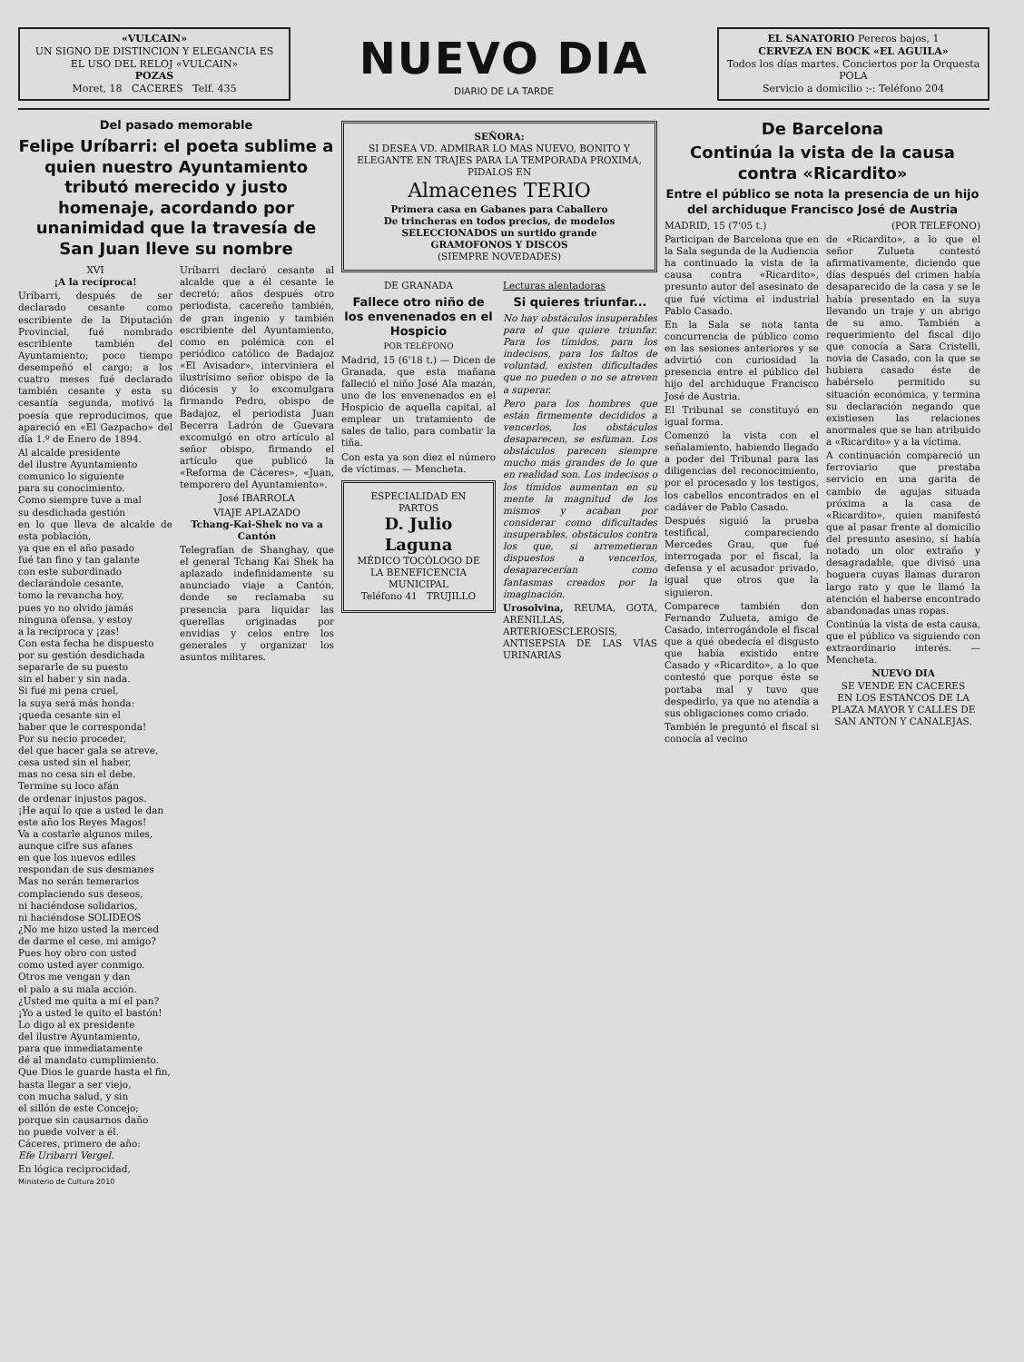«VULCAIN»
UN SIGNO DE DISTINCION Y ELEGANCIA ES EL USO DEL RELOJ «VULCAIN»
POZAS
Moret, 18 CACERES Telf. 435
NUEVO DIA
DIARIO DE LA TARDE
EL SANATORIO Pereros bajos, 1
CERVEZA EN BOCK «EL AGUILA»
Todos los días martes. Conciertos por la Orquesta POLA
Servicio a domicilio :-: Teléfono 204
Del pasado memorable
Felipe Uríbarri: el poeta sublime a quien nuestro Ayuntamiento tributó merecido y justo homenaje, acordando por unanimidad que la travesía de San Juan lleve su nombre
XVI
¡A la recíproca!
Uríbarri, después de ser declarado cesante como escribiente de la Diputación Provincial, fué nombrado escribiente también del Ayuntamiento; poco tiempo desempeñó el cargo; a los cuatro meses fué declarado también cesante y esta su cesantía segunda, motivó la poesía que reproducimos, que apareció en «El Gazpacho» del día 1.º de Enero de 1894.
Al alcalde presidente
del ilustre Ayuntamiento
comunico lo siguiente
para su conocimiento.
Como siempre tuve a mal
su desdichada gestión
en lo que lleva de alcalde de esta población,
ya que en el año pasado
fué tan fino y tan galante
con este subordinado
declarándole cesante,
tomo la revancha hoy,
pues yo no olvido jamás
ninguna ofensa, y estoy
a la recíproca y ¡zas!
Con esta fecha he dispuesto
por su gestión desdichada
separarle de su puesto
sin el haber y sin nada.
Si fué mi pena cruel,
la suya será más honda:
¡queda cesante sin el
haber que le corresponda!
Por su necio proceder,
del que hacer gala se atreve,
cesa usted sin el haber,
mas no cesa sin el debe.
Termine su loco afán
de ordenar injustos pagos.
¡He aquí lo que a usted le dan
este año los Reyes Magos!
Va a costarle algunos miles,
aunque cifre sus afanes
en que los nuevos ediles
respondan de sus desmanes
Mas no serán temerarios
complaciendo sus deseos,
ni haciéndose solidarios,
ni haciéndose SOLIDEOS
¿No me hizo usted la merced
de darme el cese, mi amigo?
Pues hoy obro con usted
como usted ayer conmigo.
Otros me vengan y dan
el palo a su mala acción.
¿Usted me quita a mí el pan?
¡Yo a usted le quito el bastón!
Lo digo al ex presidente
del ilustre Ayuntamiento,
para que inmediatamente
dé al mandato cumplimiento.
Que Dios le guarde hasta el fin,
hasta llegar a ser viejo,
con mucha salud, y sin
el sillón de este Concejo;
porque sin causarnos daño
no puede volver a él.
Cáceres, primero de año:
Efe Uribarri Vergel.
En lógica reciprocidad,
Uríbarri declaró cesante al alcalde que a él cesante le decretó; años después otro periodista, cacereño también, de gran ingenio y también escribiente del Ayuntamiento, como en polémica con el periódico católico de Badajoz «El Avisador», interviniera el ilustrísimo señor obispo de la diócesis y lo excomulgara firmando Pedro, obispo de Badajoz, el periodista Juan Becerra Ladrón de Guevara excomulgó en otro artículo al señor obispo, firmando el artículo que publicó la «Reforma de Cáceres», «Juan, temporero del Ayuntamiento».
José IBARROLA
VIAJE APLAZADO
Tchang-Kai-Shek no va a Cantón
Telegrafían de Shanghay, que el general Tchang Kai Shek ha aplazado indefinidamente su anunciado viaje a Cantón, donde se reclamaba su presencia para liquidar las querellas originadas por envidias y celos entre los generales y organizar los asuntos militares.
SEÑORA:
SI DESEA VD. ADMIRAR LO MAS NUEVO, BONITO Y ELEGANTE EN TRAJES PARA LA TEMPORADA PROXIMA, PIDALOS EN
Almacenes TERIO
Primera casa en Gabanes para Caballero
De trincheras en todos precios, de modelos SELECCIONADOS un surtido grande
GRAMOFONOS Y DISCOS
(SIEMPRE NOVEDADES)
DE GRANADA
Fallece otro niño de los envenenados en el Hospicio
POR TELÉFONO
Madrid, 15 (6'18 t.) — Dicen de Granada, que esta mañana falleció el niño José Ala mazán, uno de los envenenados en el Hospicio de aquella capital, al emplear un tratamiento de sales de talio, para combatir la tiña.
Con esta ya son diez el número de víctimas. — Mencheta.
ESPECIALIDAD EN PARTOS
D. Julio Laguna
MÉDICO TOCÓLOGO DE LA BENEFICENCIA MUNICIPAL
Teléfono 41 TRUJILLO
Lecturas alentadoras
Si quieres triunfar...
No hay obstáculos insuperables para el que quiere triunfar. Para los tímidos, para los indecisos, para los faltos de voluntad, existen dificultades que no pueden o no se atreven a superar.
Pero para los hombres que están firmemente decididos a vencerlos, los obstáculos desaparecen, se esfuman. Los obstáculos parecen siempre mucho más grandes de lo que en realidad son. Los indecisos o los tímidos aumentan en su mente la magnitud de los mismos y acaban por considerar como dificultades insuperables, obstáculos contra los que, si arremetieran dispuestos a vencerlos, desaparecerían como fantasmas creados por la imaginación.
Urosolvina, REUMA, GOTA, ARENILLAS, ARTERIOESCLEROSIS, ANTISEPSIA DE LAS VÍAS URINARIAS
De Barcelona
Continúa la vista de la causa contra «Ricardito»
Entre el público se nota la presencia de un hijo del archiduque Francisco José de Austria
MADRID, 15 (7'05 t.) (POR TELEFONO)
Participan de Barcelona que en la Sala segunda de la Audiencia ha continuado la vista de la causa contra «Ricardito», presunto autor del asesinato de que fué víctima el industrial Pablo Casado.
En la Sala se nota tanta concurrencia de público como en las sesiones anteriores y se advirtió con curiosidad la presencia entre el público del hijo del archiduque Francisco José de Austria.
El Tribunal se constituyó en igual forma.
Comenzó la vista con el señalamiento, habiendo llegado a poder del Tribunal para las diligencias del reconocimiento, por el procesado y los testigos, los cabellos encontrados en el cadáver de Pablo Casado.
Después siguió la prueba testifical, compareciendo Mercedes Grau, que fué interrogada por el fiscal, la defensa y el acusador privado, igual que otros que la siguieron.
Comparece también don Fernando Zulueta, amigo de Casado, interrogándole el fiscal que a qué obedecía el disgusto que había existido entre Casado y «Ricardito», a lo que contestó que porque éste se portaba mal y tuvo que despedirlo, ya que no atendía a sus obligaciones como criado.
También le preguntó el fiscal si conocía al vecino
de «Ricardito», a lo que el señor Zulueta contestó afirmativamente, diciendo que días después del crimen había desaparecido de la casa y se le había presentado en la suya llevando un traje y un abrigo de su amo. También a requerimiento del fiscal dijo que conocía a Sara Cristelli, novia de Casado, con la que se hubiera casado éste de habérselo permitido su situación económica, y termina su declaración negando que existiesen las relaciones anormales que se han atribuido a «Ricardito» y a la víctima.
A continuación compareció un ferroviario que prestaba servicio en una garita de cambio de agujas situada próxima a la casa de «Ricardito», quien manifestó que al pasar frente al domicilio del presunto asesino, sí había notado un olor extraño y desagradable, que divisó una hoguera cuyas llamas duraron largo rato y que le llamó la atención el haberse encontrado abandonadas unas ropas.
Continúa la vista de esta causa, que el público va siguiendo con extraordinario interés. — Mencheta.
NUEVO DIA
SE VENDE EN CACERES
EN LOS ESTANCOS DE LA PLAZA MAYOR Y CALLES DE SAN ANTÓN Y CANALEJAS.
Ministerio de Cultura 2010